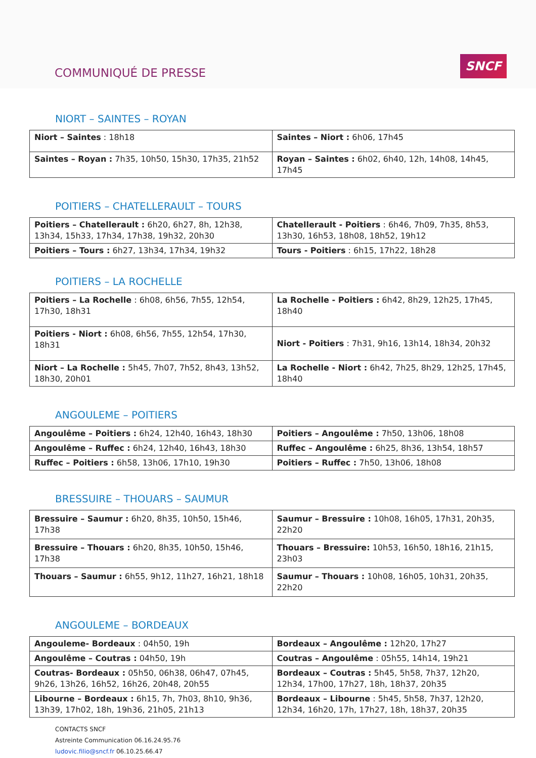COMMUNIQUÉ DE PRESSE
SNCF
NIORT – SAINTES – ROYAN
| Niort – Saintes : 18h18 | Saintes – Niort : 6h06, 17h45 |
| Sainte​s – Royan : 7h35, 10h50, 15h30, 17h35, 21h52 | Royan – Saintes : 6h02, 6h40, 12h, 14h08, 14h45, 17h45 |
POITIERS – CHATELLERAULT – TOURS
| Poitiers – Chatellerault : 6h20, 6h27, 8h, 12h38, 13h34, 15h33, 17h34, 17h38, 19h32, 20h30 | Chatellerault - Poitiers : 6h46, 7h09, 7h35, 8h53, 13h30, 16h53, 18h08, 18h52, 19h12 |
| Poitiers – Tours : 6h27, 13h34, 17h34, 19h32 | Tours - Poitiers : 6h15, 17h22, 18h28 |
POITIERS – LA ROCHELLE
| Poitiers – La Rochelle : 6h08, 6h56, 7h55, 12h54, 17h30, 18h31 | La Rochelle - Poitiers : 6h42, 8h29, 12h25, 17h45, 18h40 |
| Poitiers - Niort : 6h08, 6h56, 7h55, 12h54, 17h30, 18h31 | Niort - Poitiers : 7h31, 9h16, 13h14, 18h34, 20h32 |
| Niort – La Rochelle : 5h45, 7h07, 7h52, 8h43, 13h52, 18h30, 20h01 | La Rochelle - Niort : 6h42, 7h25, 8h29, 12h25, 17h45, 18h40 |
ANGOULEME – POITIERS
| Angoulême – Poitiers : 6h24, 12h40, 16h43, 18h30 | Poitiers – Angoulême : 7h50, 13h06, 18h08 |
| Angoulême – Ruffec : 6h24, 12h40, 16h43, 18h30 | Ruffec – Angoulême : 6h25, 8h36, 13h54, 18h57 |
| Ruffec – Poitiers : 6h58, 13h06, 17h10, 19h30 | Poitiers – Ruffec : 7h50, 13h06, 18h08 |
BRESSUIRE – THOUARS – SAUMUR
| Bressuire – Saumur : 6h20, 8h35, 10h50, 15h46, 17h38 | Saumur – Bressuire : 10h08, 16h05, 17h31, 20h35, 22h20 |
| Bressuire – Thouars : 6h20, 8h35, 10h50, 15h46, 17h38 | Thouars – Bressuire: 10h53, 16h50, 18h16, 21h15, 23h03 |
| Thouars – Saumur : 6h55, 9h12, 11h27, 16h21, 18h18 | Saumur – Thouars : 10h08, 16h05, 10h31, 20h35, 22h20 |
ANGOULEME – BORDEAUX
| Angouleme- Bordeaux : 04h50, 19h | Bordeaux – Angoulême : 12h20, 17h27 |
| Angoulême – Coutras : 04h50, 19h | Coutras – Angoulême : 05h55, 14h14, 19h21 |
| Coutras- Bordeaux : 05h50, 06h38, 06h47, 07h45, 9h26, 13h26, 16h52, 16h26, 20h48, 20h55 | Bordeaux – Coutras : 5h45, 5h58, 7h37, 12h20, 12h34, 17h00, 17h27, 18h, 18h37, 20h35 |
| Libourne – Bordeaux : 6h15, 7h, 7h03, 8h10, 9h36, 13h39, 17h02, 18h, 19h36, 21h05, 21h13 | Bordeaux – Libourne : 5h45, 5h58, 7h37, 12h20, 12h34, 16h20, 17h, 17h27, 18h, 18h37, 20h35 |
CONTACTS SNCF
Astreinte Communication 06.16.24.95.76
ludovic.filio@sncf.fr 06.10.25.66.47